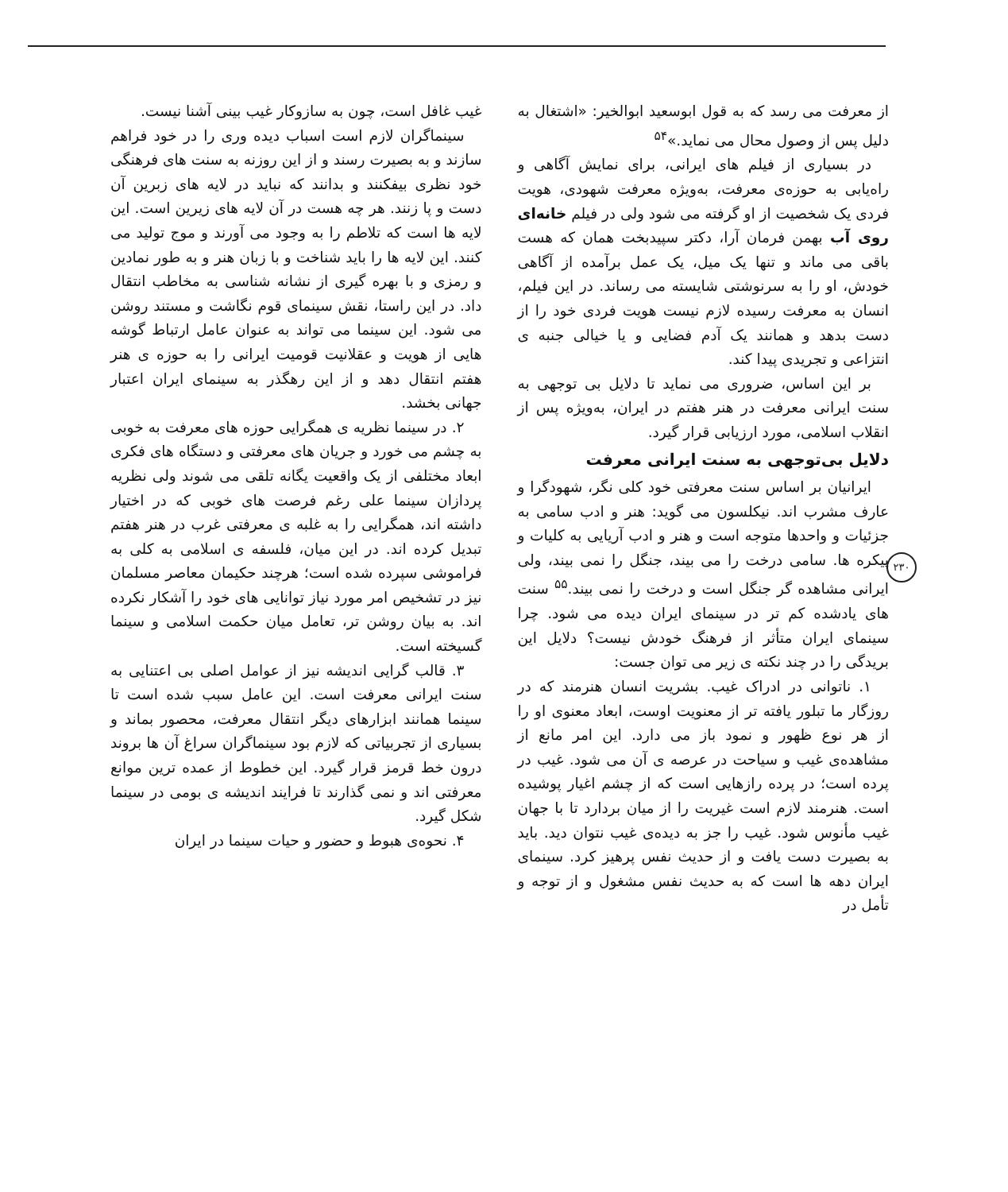۲۳۰
از معرفت می رسد که به قول ابوسعید ابوالخیر: «اشتغال به دلیل پس از وصول محال می نماید.»<sup>۵۴</sup>
در بسیاری از فیلم های ایرانی، برای نمایش آگاهی و راه‌یابی به حوزه‌ی معرفت، به‌ویژه معرفت شهودی، هویت فردی یک شخصیت از او گرفته می شود ولی در فیلم خانه‌ای روی آب بهمن فرمان آرا، دکتر سپیدبخت همان که هست باقی می ماند و تنها یک میل، یک عمل برآمده از آگاهی خودش، او را به سرنوشتی شایسته می رساند. در این فیلم، انسان به معرفت رسیده لازم نیست هویت فردی خود را از دست بدهد و همانند یک آدم فضایی و یا خیالی جنبه ی انتزاعی و تجریدی پیدا کند.
بر این اساس، ضروری می نماید تا دلایل بی توجهی به سنت ایرانی معرفت در هنر هفتم در ایران، به‌ویژه پس از انقلاب اسلامی، مورد ارزیابی قرار گیرد.
دلایل بی‌توجهی به سنت ایرانی معرفت
ایرانیان بر اساس سنت معرفتی خود کلی نگر، شهودگرا و عارف مشرب اند. نیکلسون می گوید: هنر و ادب سامی به جزئیات و واحدها متوجه است و هنر و ادب آریایی به کلیات و پیکره ها. سامی درخت را می بیند، جنگل را نمی بیند، ولی ایرانی مشاهده گر جنگل است و درخت را نمی بیند.<sup>۵۵</sup> سنت های یادشده کم تر در سینمای ایران دیده می شود. چرا سینمای ایران متأثر از فرهنگ خودش نیست؟ دلایل این بریدگی را در چند نکته ی زیر می توان جست:
۱. ناتوانی در ادراک غیب. بشریت انسان هنرمند که در روزگار ما تبلور یافته تر از معنویت اوست، ابعاد معنوی او را از هر نوع ظهور و نمود باز می دارد. این امر مانع از مشاهده‌ی غیب و سیاحت در عرصه ی آن می شود. غیب در پرده است؛ در پرده رازهایی است که از چشم اغیار پوشیده است. هنرمند لازم است غیریت را از میان بردارد تا با جهان غیب مأنوس شود. غیب را جز به دیده‌ی غیب نتوان دید. باید به بصیرت دست یافت و از حدیث نفس پرهیز کرد. سینمای ایران دهه ها است که به حدیث نفس مشغول و از توجه و تأمل در
غیب غافل است، چون به سازوکار غیب بینی آشنا نیست.
سینماگران لازم است اسباب دیده وری را در خود فراهم سازند و به بصیرت رسند و از این روزنه به سنت های فرهنگی خود نظری بیفکنند و بدانند که نباید در لایه های زبرین آن دست و پا زنند. هر چه هست در آن لایه های زیرین است. این لایه ها است که تلاطم را به وجود می آورند و موج تولید می کنند. این لایه ها را باید شناخت و با زبان هنر و به طور نمادین و رمزی و با بهره گیری از نشانه شناسی به مخاطب انتقال داد. در این راستا، نقش سینمای قوم نگاشت و مستند روشن می شود. این سینما می تواند به عنوان عامل ارتباط گوشه هایی از هویت و عقلانیت قومیت ایرانی را به حوزه ی هنر هفتم انتقال دهد و از این رهگذر به سینمای ایران اعتبار جهانی بخشد.
۲. در سینما نظریه ی همگرایی حوزه های معرفت به خوبی به چشم می خورد و جریان های معرفتی و دستگاه های فکری ابعاد مختلفی از یک واقعیت یگانه تلقی می شوند ولی نظریه پردازان سینما علی رغم فرصت های خوبی که در اختیار داشته اند، همگرایی را به غلبه ی معرفتی غرب در هنر هفتم تبدیل کرده اند. در این میان، فلسفه ی اسلامی به کلی به فراموشی سپرده شده است؛ هرچند حکیمان معاصر مسلمان نیز در تشخیص امر مورد نیاز توانایی های خود را آشکار نکرده اند. به بیان روشن تر، تعامل میان حکمت اسلامی و سینما گسیخته است.
۳. قالب گرایی اندیشه نیز از عوامل اصلی بی اعتنایی به سنت ایرانی معرفت است. این عامل سبب شده است تا سینما همانند ابزارهای دیگر انتقال معرفت، محصور بماند و بسیاری از تجربیاتی که لازم بود سینماگران سراغ آن ها بروند درون خط قرمز قرار گیرد. این خطوط از عمده ترین موانع معرفتی اند و نمی گذارند تا فرایند اندیشه ی بومی در سینما شکل گیرد.
۴. نحوه‌ی هبوط و حضور و حیات سینما در ایران